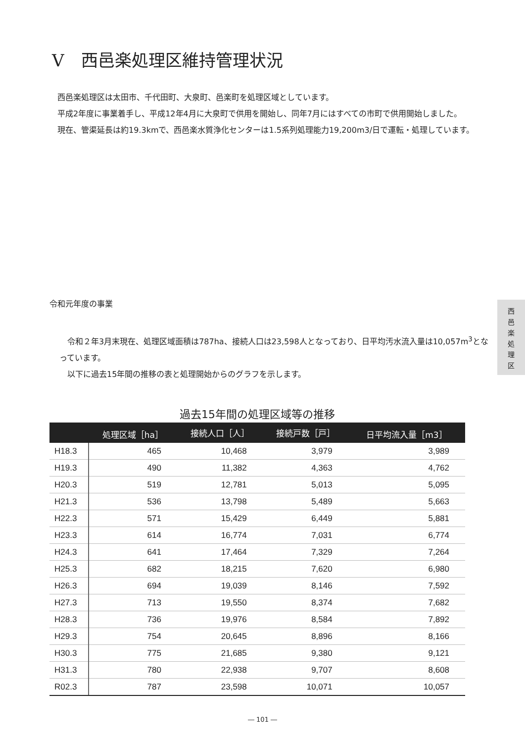V　西邑楽処理区維持管理状況
　西邑楽処理区は太田市、千代田町、大泉町、邑楽町を処理区域としています。
　平成2年度に事業着手し、平成12年4月に大泉町で供用を開始し、同年7月にはすべての市町で供用開始しました。
　現在、管渠延長は約19.3kmで、西邑楽水質浄化センターは1.5系列処理能力19,200m3/日で運転・処理しています。
令和元年度の事業
　令和２年3月末現在、処理区域面積は787ha、接続人口は23,598人となっており、日平均汚水流入量は10,057m<sup>3</sup>となっています。
　以下に過去15年間の推移の表と処理開始からのグラフを示します。
西
邑
楽
処
理
区
過去15年間の処理区域等の推移
| | 処理区域［ha］ | 接続人口［人］ | 接続戸数［戸］ | 日平均流入量［m3］ |
| --- | --- | --- | --- | --- |
| H18.3 | 465 | 10,468 | 3,979 | 3,989 |
| H19.3 | 490 | 11,382 | 4,363 | 4,762 |
| H20.3 | 519 | 12,781 | 5,013 | 5,095 |
| H21.3 | 536 | 13,798 | 5,489 | 5,663 |
| H22.3 | 571 | 15,429 | 6,449 | 5,881 |
| H23.3 | 614 | 16,774 | 7,031 | 6,774 |
| H24.3 | 641 | 17,464 | 7,329 | 7,264 |
| H25.3 | 682 | 18,215 | 7,620 | 6,980 |
| H26.3 | 694 | 19,039 | 8,146 | 7,592 |
| H27.3 | 713 | 19,550 | 8,374 | 7,682 |
| H28.3 | 736 | 19,976 | 8,584 | 7,892 |
| H29.3 | 754 | 20,645 | 8,896 | 8,166 |
| H30.3 | 775 | 21,685 | 9,380 | 9,121 |
| H31.3 | 780 | 22,938 | 9,707 | 8,608 |
| R02.3 | 787 | 23,598 | 10,071 | 10,057 |
― 101 ―